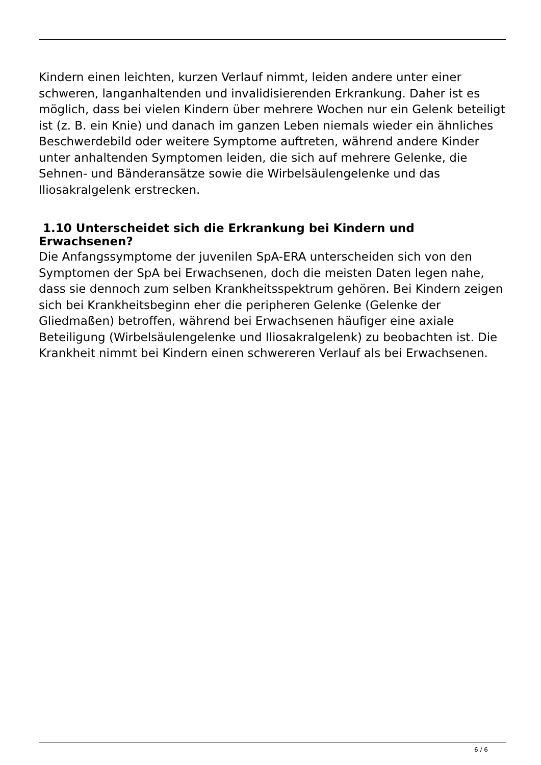Kindern einen leichten, kurzen Verlauf nimmt, leiden andere unter einer schweren, langanhaltenden und invalidisierenden Erkrankung. Daher ist es möglich, dass bei vielen Kindern über mehrere Wochen nur ein Gelenk beteiligt ist (z. B. ein Knie) und danach im ganzen Leben niemals wieder ein ähnliches Beschwerdebild oder weitere Symptome auftreten, während andere Kinder unter anhaltenden Symptomen leiden, die sich auf mehrere Gelenke, die Sehnen- und Bänderansätze sowie die Wirbelsäulengelenke und das Iliosakralgelenk erstrecken.
1.10 Unterscheidet sich die Erkrankung bei Kindern und Erwachsenen?
Die Anfangssymptome der juvenilen SpA-ERA unterscheiden sich von den Symptomen der SpA bei Erwachsenen, doch die meisten Daten legen nahe, dass sie dennoch zum selben Krankheitsspektrum gehören. Bei Kindern zeigen sich bei Krankheitsbeginn eher die peripheren Gelenke (Gelenke der Gliedmaßen) betroffen, während bei Erwachsenen häufiger eine axiale Beteiligung (Wirbelsäulengelenke und Iliosakralgelenk) zu beobachten ist. Die Krankheit nimmt bei Kindern einen schwereren Verlauf als bei Erwachsenen.
6 / 6